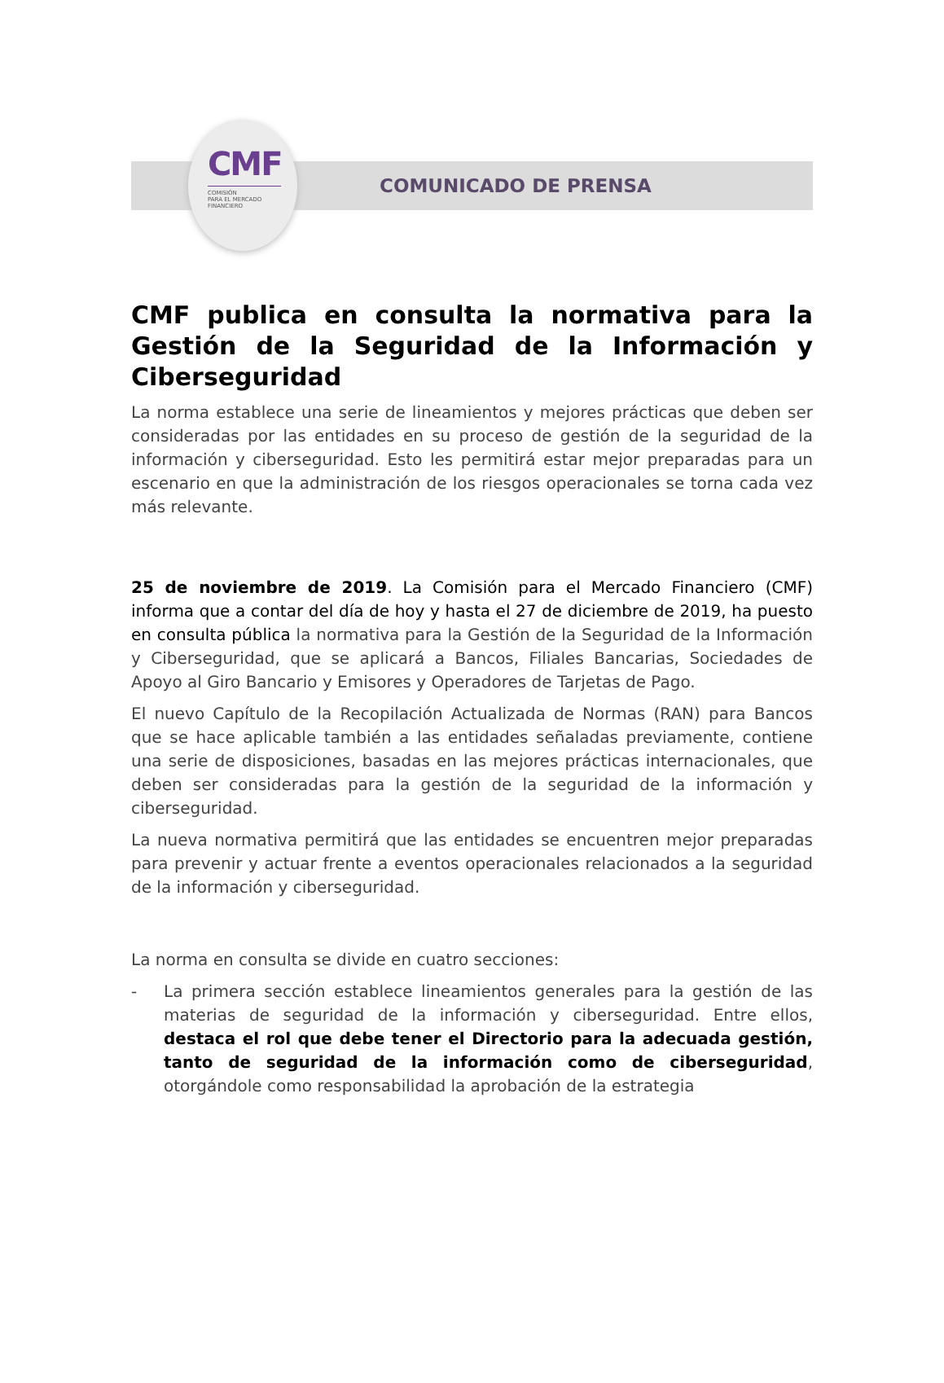CMF
COMISIÓN
PARA EL MERCADO
FINANCIERO
COMUNICADO DE PRENSA
CMF publica en consulta la normativa para la Gestión de la Seguridad de la Información y Ciberseguridad
La norma establece una serie de lineamientos y mejores prácticas que deben ser consideradas por las entidades en su proceso de gestión de la seguridad de la información y ciberseguridad. Esto les permitirá estar mejor preparadas para un escenario en que la administración de los riesgos operacionales se torna cada vez más relevante.
25 de noviembre de 2019. La Comisión para el Mercado Financiero (CMF) informa que a contar del día de hoy y hasta el 27 de diciembre de 2019, ha puesto en consulta pública la normativa para la Gestión de la Seguridad de la Información y Ciberseguridad, que se aplicará a Bancos, Filiales Bancarias, Sociedades de Apoyo al Giro Bancario y Emisores y Operadores de Tarjetas de Pago.
El nuevo Capítulo de la Recopilación Actualizada de Normas (RAN) para Bancos que se hace aplicable también a las entidades señaladas previamente, contiene una serie de disposiciones, basadas en las mejores prácticas internacionales, que deben ser consideradas para la gestión de la seguridad de la información y ciberseguridad.
La nueva normativa permitirá que las entidades se encuentren mejor preparadas para prevenir y actuar frente a eventos operacionales relacionados a la seguridad de la información y ciberseguridad.
La norma en consulta se divide en cuatro secciones:
- La primera sección establece lineamientos generales para la gestión de las materias de seguridad de la información y ciberseguridad. Entre ellos, destaca el rol que debe tener el Directorio para la adecuada gestión, tanto de seguridad de la información como de ciberseguridad, otorgándole como responsabilidad la aprobación de la estrategia